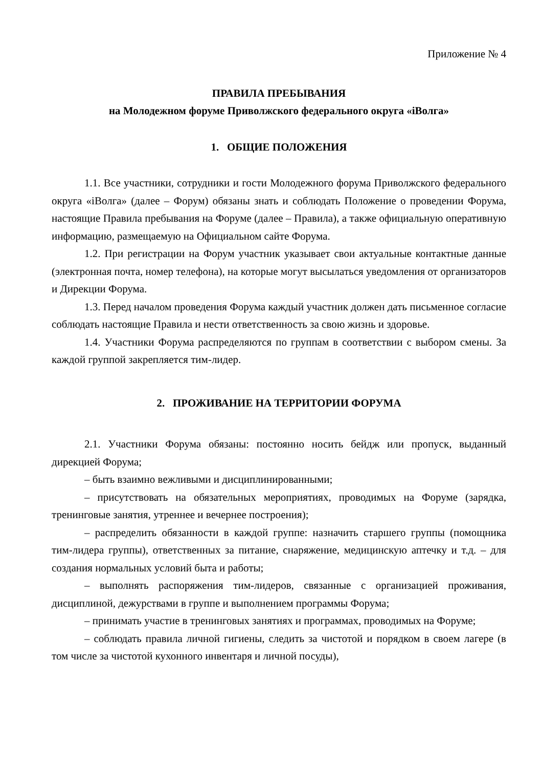Приложение № 4
ПРАВИЛА ПРЕБЫВАНИЯ
на Молодежном форуме Приволжского федерального округа «iВолга»
1. ОБЩИЕ ПОЛОЖЕНИЯ
1.1. Все участники, сотрудники и гости Молодежного форума Приволжского федерального округа «iВолга» (далее – Форум) обязаны знать и соблюдать Положение о проведении Форума, настоящие Правила пребывания на Форуме (далее – Правила), а также официальную оперативную информацию, размещаемую на Официальном сайте Форума.
1.2. При регистрации на Форум участник указывает свои актуальные контактные данные (электронная почта, номер телефона), на которые могут высылаться уведомления от организаторов и Дирекции Форума.
1.3. Перед началом проведения Форума каждый участник должен дать письменное согласие соблюдать настоящие Правила и нести ответственность за свою жизнь и здоровье.
1.4. Участники Форума распределяются по группам в соответствии с выбором смены. За каждой группой закрепляется тим-лидер.
2. ПРОЖИВАНИЕ НА ТЕРРИТОРИИ ФОРУМА
2.1. Участники Форума обязаны: постоянно носить бейдж или пропуск, выданный дирекцией Форума;
– быть взаимно вежливыми и дисциплинированными;
– присутствовать на обязательных мероприятиях, проводимых на Форуме (зарядка, тренинговые занятия, утреннее и вечернее построения);
– распределить обязанности в каждой группе: назначить старшего группы (помощника тим-лидера группы), ответственных за питание, снаряжение, медицинскую аптечку и т.д. – для создания нормальных условий быта и работы;
– выполнять распоряжения тим-лидеров, связанные с организацией проживания, дисциплиной, дежурствами в группе и выполнением программы Форума;
– принимать участие в тренинговых занятиях и программах, проводимых на Форуме;
– соблюдать правила личной гигиены, следить за чистотой и порядком в своем лагере (в том числе за чистотой кухонного инвентаря и личной посуды),